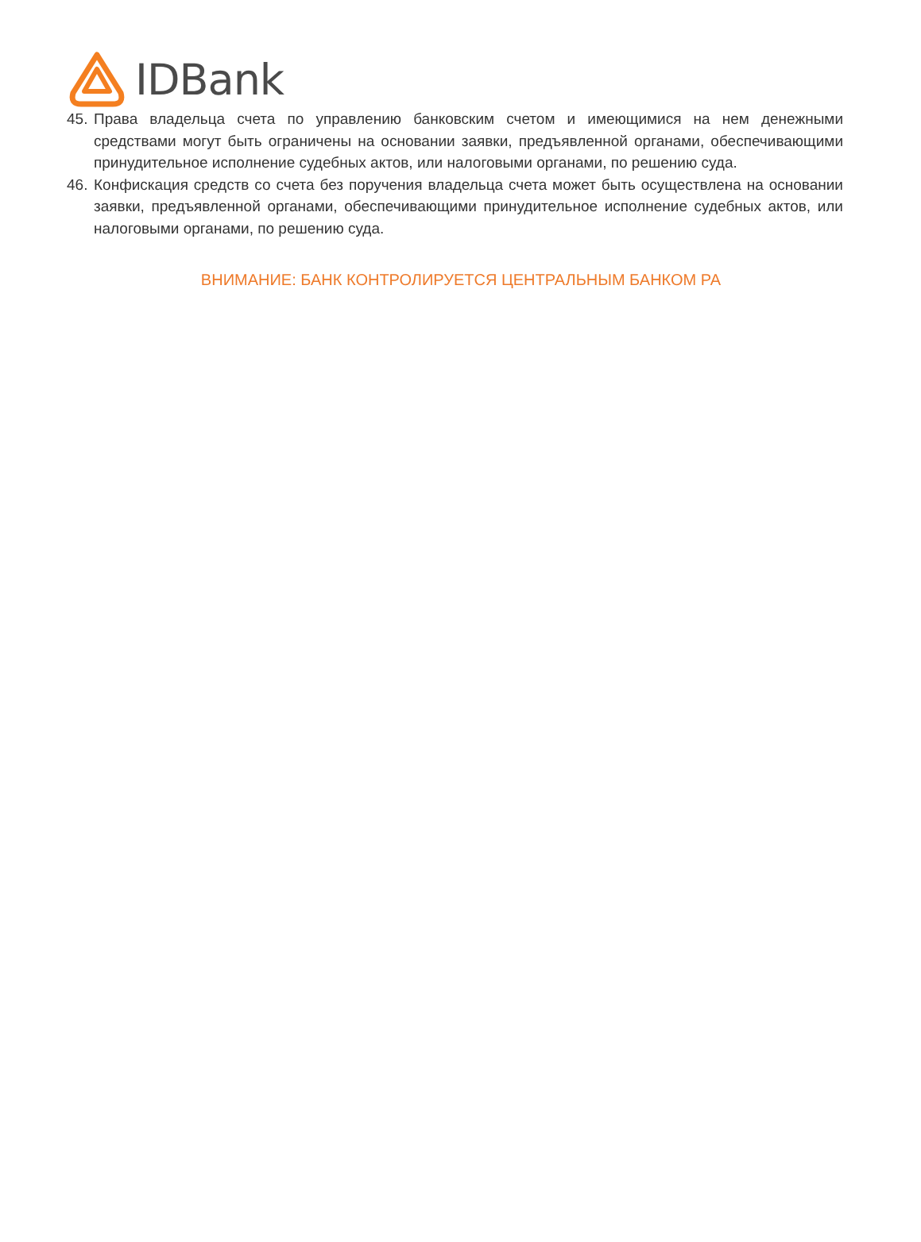IDBank
45.
Права владельца счета по управлению банковским счетом и имеющимися на нем денежными средствами могут быть ограничены на основании заявки, предъявленной органами, обеспечивающими принудительное исполнение судебных актов, или налоговыми органами, по решению суда.
46.
Конфискация средств со счета без поручения владельца счета может быть осуществлена на основании заявки, предъявленной органами, обеспечивающими принудительное исполнение судебных актов, или налоговыми органами, по решению суда.
ВНИМАНИЕ: БАНК КОНТРОЛИРУЕТСЯ ЦЕНТРАЛЬНЫМ БАНКОМ РА